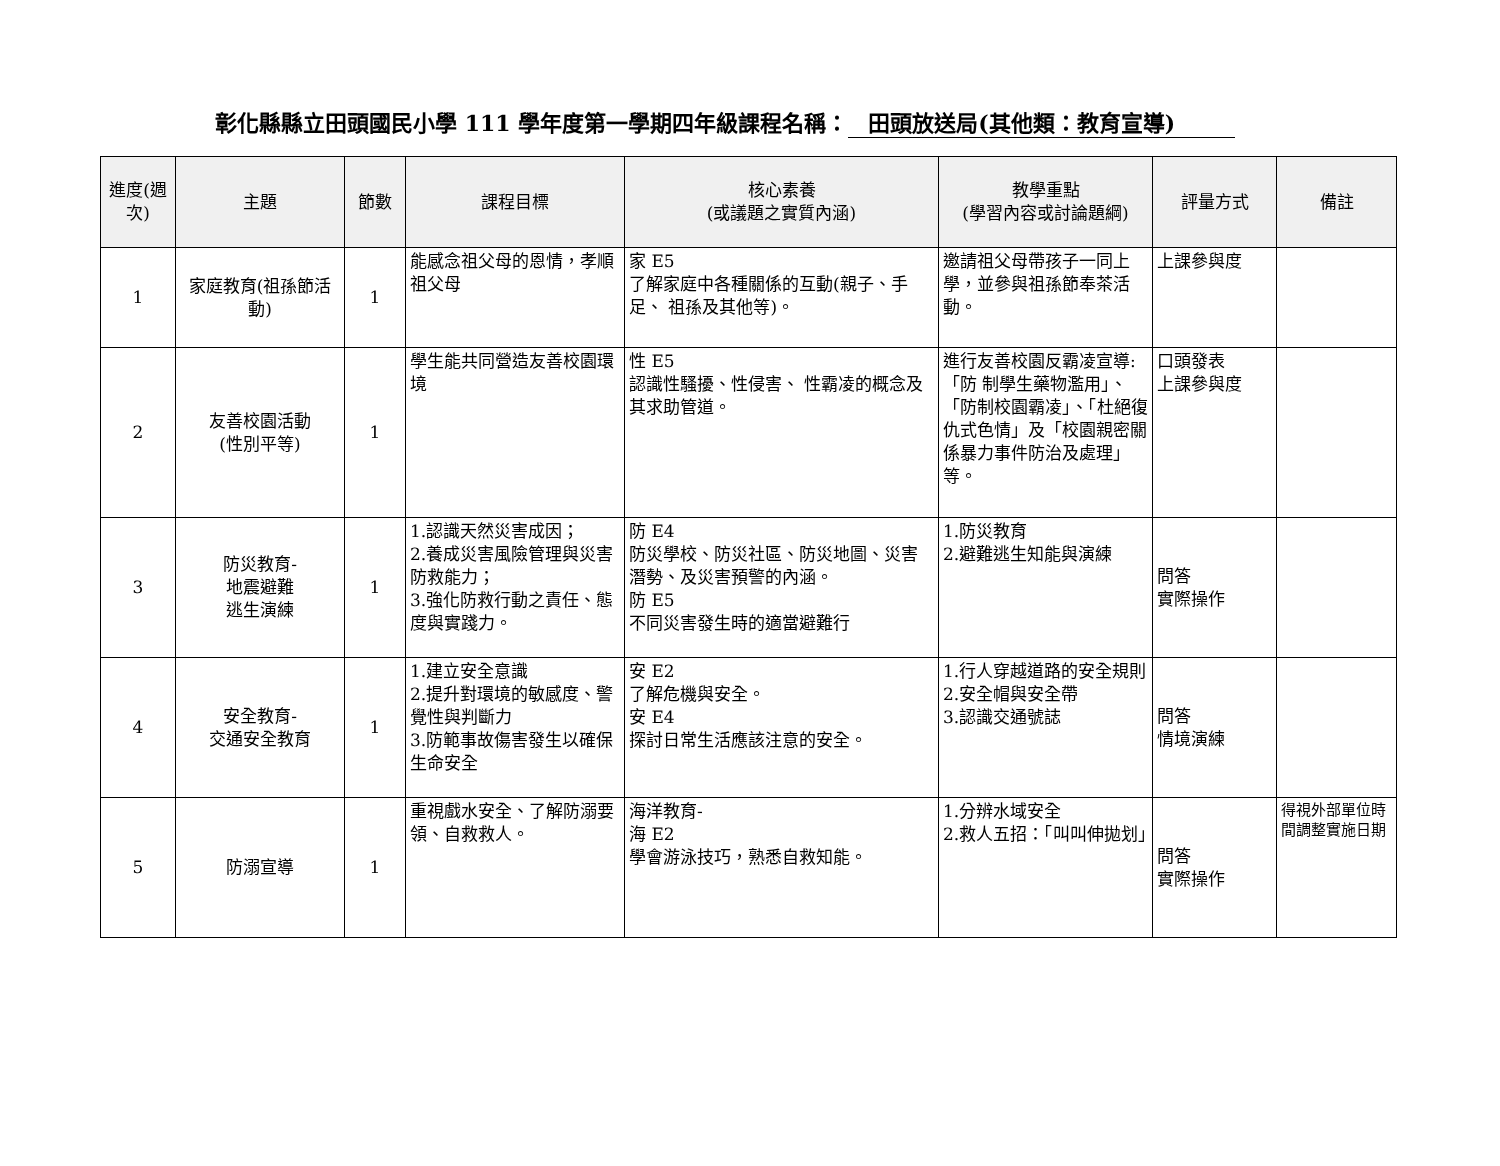彰化縣縣立田頭國民小學 111 學年度第一學期四年級課程名稱： 田頭放送局(其他類：教育宣導)
| 進度(週次) | 主題 | 節數 | 課程目標 | 核心素養 (或議題之實質內涵) | 教學重點 (學習內容或討論題綱) | 評量方式 | 備註 |
| --- | --- | --- | --- | --- | --- | --- | --- |
| 1 | 家庭教育(祖孫節活動) | 1 | 能感念祖父母的恩情，孝順祖父母 | 家 E5 了解家庭中各種關係的互動(親子、手足、 祖孫及其他等)。 | 邀請祖父母帶孩子一同上學，並參與祖孫節奉茶活動。 | 上課參與度 | |
| 2 | 友善校園活動 (性別平等) | 1 | 學生能共同營造友善校園環境 | 性 E5 認識性騷擾、性侵害、 性霸凌的概念及其求助管道。 | 進行友善校園反霸凌宣導:「防 制學生藥物濫用」、「防制校園霸凌」、「杜絕復仇式色情」及「校園親密關係暴力事件防治及處理」等。 | 口頭發表 上課參與度 | |
| 3 | 防災教育- 地震避難 逃生演練 | 1 | 1.認識天然災害成因； 2.養成災害風險管理與災害防救能力； 3.強化防救行動之責任、態度與實踐力。 | 防 E4 防災學校、防災社區、防災地圖、災害潛勢、及災害預警的內涵。 防 E5 不同災害發生時的適當避難行 | 1.防災教育 2.避難逃生知能與演練 | 問答 實際操作 | |
| 4 | 安全教育- 交通安全教育 | 1 | 1.建立安全意識 2.提升對環境的敏感度、警覺性與判斷力 3.防範事故傷害發生以確保生命安全 | 安 E2 了解危機與安全。 安 E4 探討日常生活應該注意的安全。 | 1.行人穿越道路的安全規則 2.安全帽與安全帶 3.認識交通號誌 | 問答 情境演練 | |
| 5 | 防溺宣導 | 1 | 重視戲水安全、了解防溺要領、自救救人。 | 海洋教育- 海 E2 學會游泳技巧，熟悉自救知能。 | 1.分辨水域安全 2.救人五招：「叫叫伸拋划」 | 問答 實際操作 | 得視外部單位時間調整實施日期 |